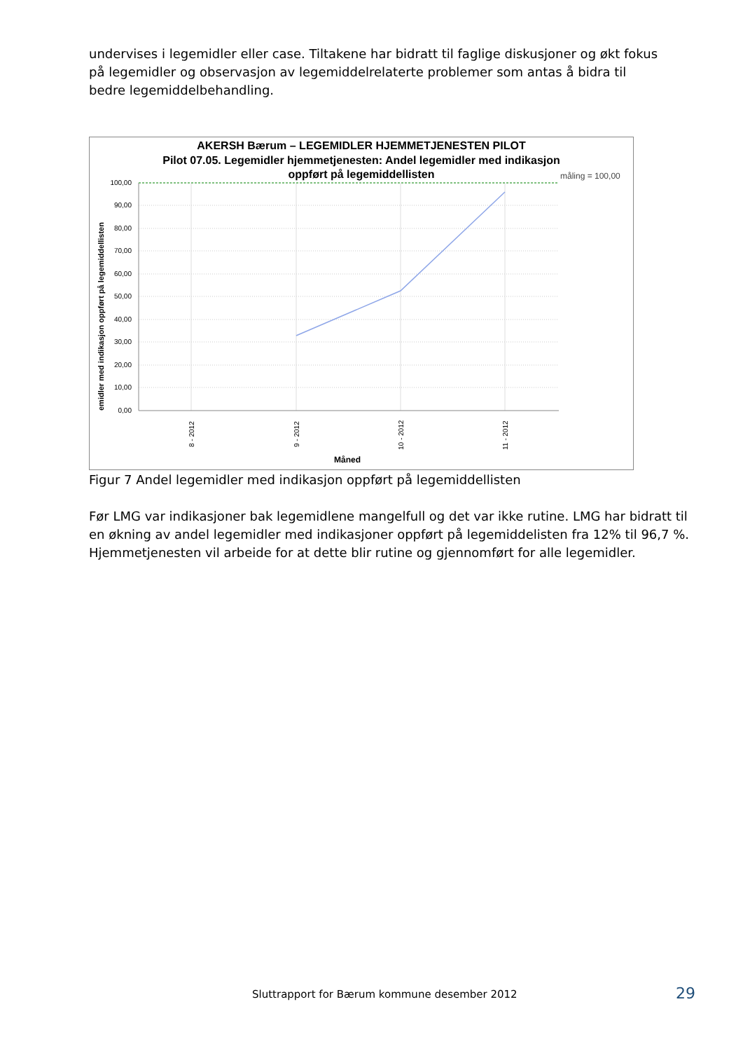undervises i legemidler eller case. Tiltakene har bidratt til faglige diskusjoner og økt fokus på legemidler og observasjon av legemiddelrelaterte problemer som antas å bidra til bedre legemiddelbehandling.
AKERSH Bærum – LEGEMIDLER HJEMMETJENESTEN PILOT
Pilot 07.05. Legemidler hjemmetjenesten: Andel legemidler med indikasjon
oppført på legemiddellisten
måling = 100,00
100,00
90,00
80,00
70,00
60,00
50,00
40,00
30,00
20,00
10,00
0,00
8 - 2012
9 - 2012
10 - 2012
11 - 2012
Måned
emidler med indikasjon oppført på legemiddellisten
Figur 7 Andel legemidler med indikasjon oppført på legemiddellisten
Før LMG var indikasjoner bak legemidlene mangelfull og det var ikke rutine. LMG har bidratt til en økning av andel legemidler med indikasjoner oppført på legemiddelisten fra 12% til 96,7 %. Hjemmetjenesten vil arbeide for at dette blir rutine og gjennomført for alle legemidler.
Sluttrapport for Bærum kommune desember 2012
29